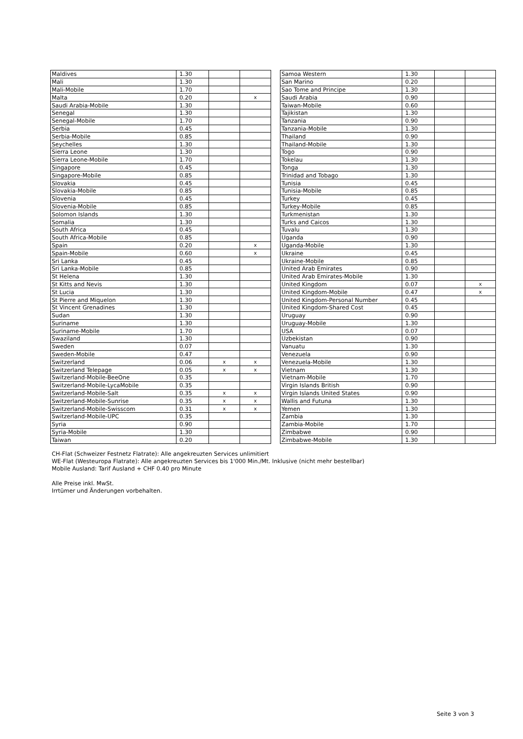| Maldives | 1.30 | | |
| Mali | 1.30 | | |
| Mali-Mobile | 1.70 | | |
| Malta | 0.20 | | x |
| Saudi Arabia-Mobile | 1.30 | | |
| Senegal | 1.30 | | |
| Senegal-Mobile | 1.70 | | |
| Serbia | 0.45 | | |
| Serbia-Mobile | 0.85 | | |
| Seychelles | 1.30 | | |
| Sierra Leone | 1.30 | | |
| Sierra Leone-Mobile | 1.70 | | |
| Singapore | 0.45 | | |
| Singapore-Mobile | 0.85 | | |
| Slovakia | 0.45 | | |
| Slovakia-Mobile | 0.85 | | |
| Slovenia | 0.45 | | |
| Slovenia-Mobile | 0.85 | | |
| Solomon Islands | 1.30 | | |
| Somalia | 1.30 | | |
| South Africa | 0.45 | | |
| South Africa-Mobile | 0.85 | | |
| Spain | 0.20 | | x |
| Spain-Mobile | 0.60 | | x |
| Sri Lanka | 0.45 | | |
| Sri Lanka-Mobile | 0.85 | | |
| St Helena | 1.30 | | |
| St Kitts and Nevis | 1.30 | | |
| St Lucia | 1.30 | | |
| St Pierre and Miquelon | 1.30 | | |
| St Vincent Grenadines | 1.30 | | |
| Sudan | 1.30 | | |
| Suriname | 1.30 | | |
| Suriname-Mobile | 1.70 | | |
| Swaziland | 1.30 | | |
| Sweden | 0.07 | | |
| Sweden-Mobile | 0.47 | | |
| Switzerland | 0.06 | x | x |
| Switzerland Telepage | 0.05 | x | x |
| Switzerland-Mobile-BeeOne | 0.35 | | |
| Switzerland-Mobile-LycaMobile | 0.35 | | |
| Switzerland-Mobile-Salt | 0.35 | x | x |
| Switzerland-Mobile-Sunrise | 0.35 | x | x |
| Switzerland-Mobile-Swisscom | 0.31 | x | x |
| Switzerland-Mobile-UPC | 0.35 | | |
| Syria | 0.90 | | |
| Syria-Mobile | 1.30 | | |
| Taiwan | 0.20 | | |
| Samoa Western | 1.30 | | |
| San Marino | 0.20 | | |
| Sao Tome and Principe | 1.30 | | |
| Saudi Arabia | 0.90 | | |
| Taiwan-Mobile | 0.60 | | |
| Tajikistan | 1.30 | | |
| Tanzania | 0.90 | | |
| Tanzania-Mobile | 1.30 | | |
| Thailand | 0.90 | | |
| Thailand-Mobile | 1.30 | | |
| Togo | 0.90 | | |
| Tokelau | 1.30 | | |
| Tonga | 1.30 | | |
| Trinidad and Tobago | 1.30 | | |
| Tunisia | 0.45 | | |
| Tunisia-Mobile | 0.85 | | |
| Turkey | 0.45 | | |
| Turkey-Mobile | 0.85 | | |
| Turkmenistan | 1.30 | | |
| Turks and Caicos | 1.30 | | |
| Tuvalu | 1.30 | | |
| Uganda | 0.90 | | |
| Uganda-Mobile | 1.30 | | |
| Ukraine | 0.45 | | |
| Ukraine-Mobile | 0.85 | | |
| United Arab Emirates | 0.90 | | |
| United Arab Emirates-Mobile | 1.30 | | |
| United Kingdom | 0.07 | | x |
| United Kingdom-Mobile | 0.47 | | x |
| United Kingdom-Personal Number | 0.45 | | |
| United Kingdom-Shared Cost | 0.45 | | |
| Uruguay | 0.90 | | |
| Uruguay-Mobile | 1.30 | | |
| USA | 0.07 | | |
| Uzbekistan | 0.90 | | |
| Vanuatu | 1.30 | | |
| Venezuela | 0.90 | | |
| Venezuela-Mobile | 1.30 | | |
| Vietnam | 1.30 | | |
| Vietnam-Mobile | 1.70 | | |
| Virgin Islands British | 0.90 | | |
| Virgin Islands United States | 0.90 | | |
| Wallis and Futuna | 1.30 | | |
| Yemen | 1.30 | | |
| Zambia | 1.30 | | |
| Zambia-Mobile | 1.70 | | |
| Zimbabwe | 0.90 | | |
| Zimbabwe-Mobile | 1.30 | | |
CH-Flat (Schweizer Festnetz Flatrate): Alle angekreuzten Services unlimitiert
WE-Flat (Westeuropa Flatrate): Alle angekreuzten Services bis 1'000 Min./Mt. Inklusive (nicht mehr bestellbar)
Mobile Ausland: Tarif Ausland + CHF 0.40 pro Minute
Alle Preise inkl. MwSt.
Irrtümer und Änderungen vorbehalten.
Seite 3 von 3